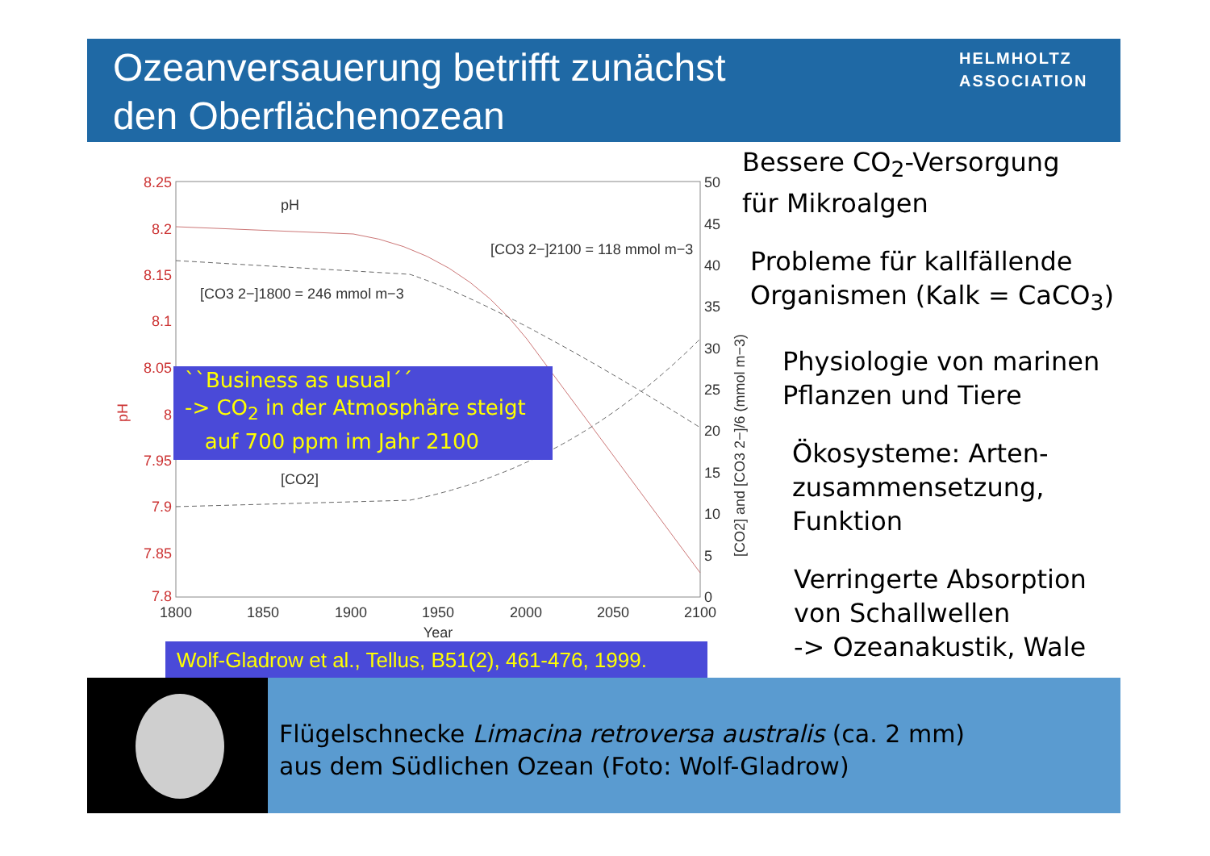Ozeanversauerung betrifft zunächst
den Oberflächenozean
HELMHOLTZ
ASSOCIATION
8.25
8.2
8.15
8.1
8.05
8
7.95
7.9
7.85
7.8
pH
50
45
40
35
30
25
20
15
10
5
0
[CO2] and [CO3 2−]/6 (mmol m−3)
1800
1850
1900
1950
2000
2050
2100
Year
pH
[CO2]
[CO3 2−]2100 = 118 mmol m−3
[CO3 2−]1800 = 246 mmol m−3
``Business as usual´´
-> CO<sub>2</sub> in der Atmosphäre steigt
auf 700 ppm im Jahr 2100
Wolf-Gladrow et al., Tellus, B51(2), 461-476, 1999.
Bessere CO<sub>2</sub>-Versorgung
für Mikroalgen
Probleme für kallfällende
Organismen (Kalk = CaCO<sub>3</sub>)
Physiologie von marinen
Pflanzen und Tiere
Ökosysteme: Arten-
zusammensetzung,
Funktion
Verringerte Absorption
von Schallwellen
-> Ozeanakustik, Wale
Flügelschnecke Limacina retroversa australis (ca. 2 mm)
aus dem Südlichen Ozean (Foto: Wolf-Gladrow)